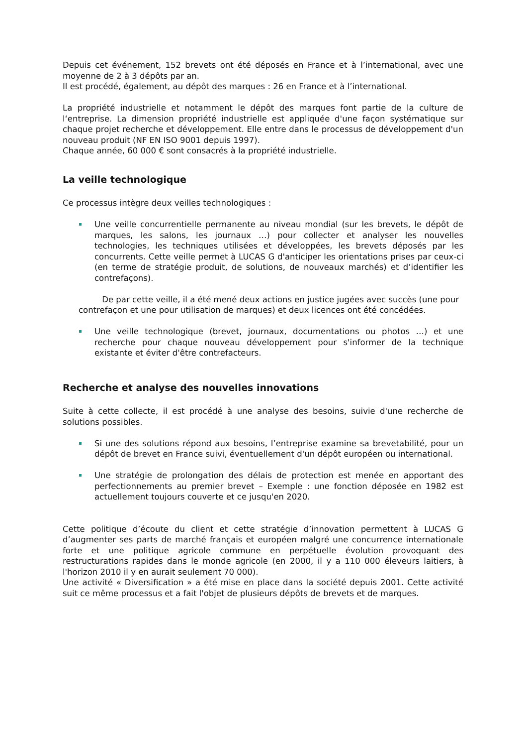Depuis cet événement, 152 brevets ont été déposés en France et à l’international, avec une moyenne de 2 à 3 dépôts par an.
Il est procédé, également, au dépôt des marques : 26 en France et à l’international.
La propriété industrielle et notamment le dépôt des marques font partie de la culture de l‘entreprise. La dimension propriété industrielle est appliquée d'une façon systématique sur chaque projet recherche et développement. Elle entre dans le processus de développement d'un nouveau produit (NF EN ISO 9001 depuis 1997).
Chaque année, 60 000 € sont consacrés à la propriété industrielle.
La veille technologique
Ce processus intègre deux veilles technologiques :
Une veille concurrentielle permanente au niveau mondial (sur les brevets, le dépôt de marques, les salons, les journaux …) pour collecter et analyser les nouvelles technologies, les techniques utilisées et développées, les brevets déposés par les concurrents. Cette veille permet à LUCAS G d'anticiper les orientations prises par ceux-ci (en terme de stratégie produit, de solutions, de nouveaux marchés) et d’identifier les contrefaçons).
De par cette veille, il a été mené deux actions en justice jugées avec succès (une pour contrefaçon et une pour utilisation de marques) et deux licences ont été concédées.
Une veille technologique (brevet, journaux, documentations ou photos …) et une recherche pour chaque nouveau développement pour s'informer de la technique existante et éviter d'être contrefacteurs.
Recherche et analyse des nouvelles innovations
Suite à cette collecte, il est procédé à une analyse des besoins, suivie d'une recherche de solutions possibles.
Si une des solutions répond aux besoins, l’entreprise examine sa brevetabilité, pour un dépôt de brevet en France suivi, éventuellement d'un dépôt européen ou international.
Une stratégie de prolongation des délais de protection est menée en apportant des perfectionnements au premier brevet – Exemple : une fonction déposée en 1982 est actuellement toujours couverte et ce jusqu'en 2020.
Cette politique d’écoute du client et cette stratégie d’innovation permettent à LUCAS G d’augmenter ses parts de marché français et européen malgré une concurrence internationale forte et une politique agricole commune en perpétuelle évolution provoquant des restructurations rapides dans le monde agricole (en 2000, il y a 110 000 éleveurs laitiers, à l'horizon 2010 il y en aurait seulement 70 000).
Une activité « Diversification » a été mise en place dans la société depuis 2001. Cette activité suit ce même processus et a fait l'objet de plusieurs dépôts de brevets et de marques.